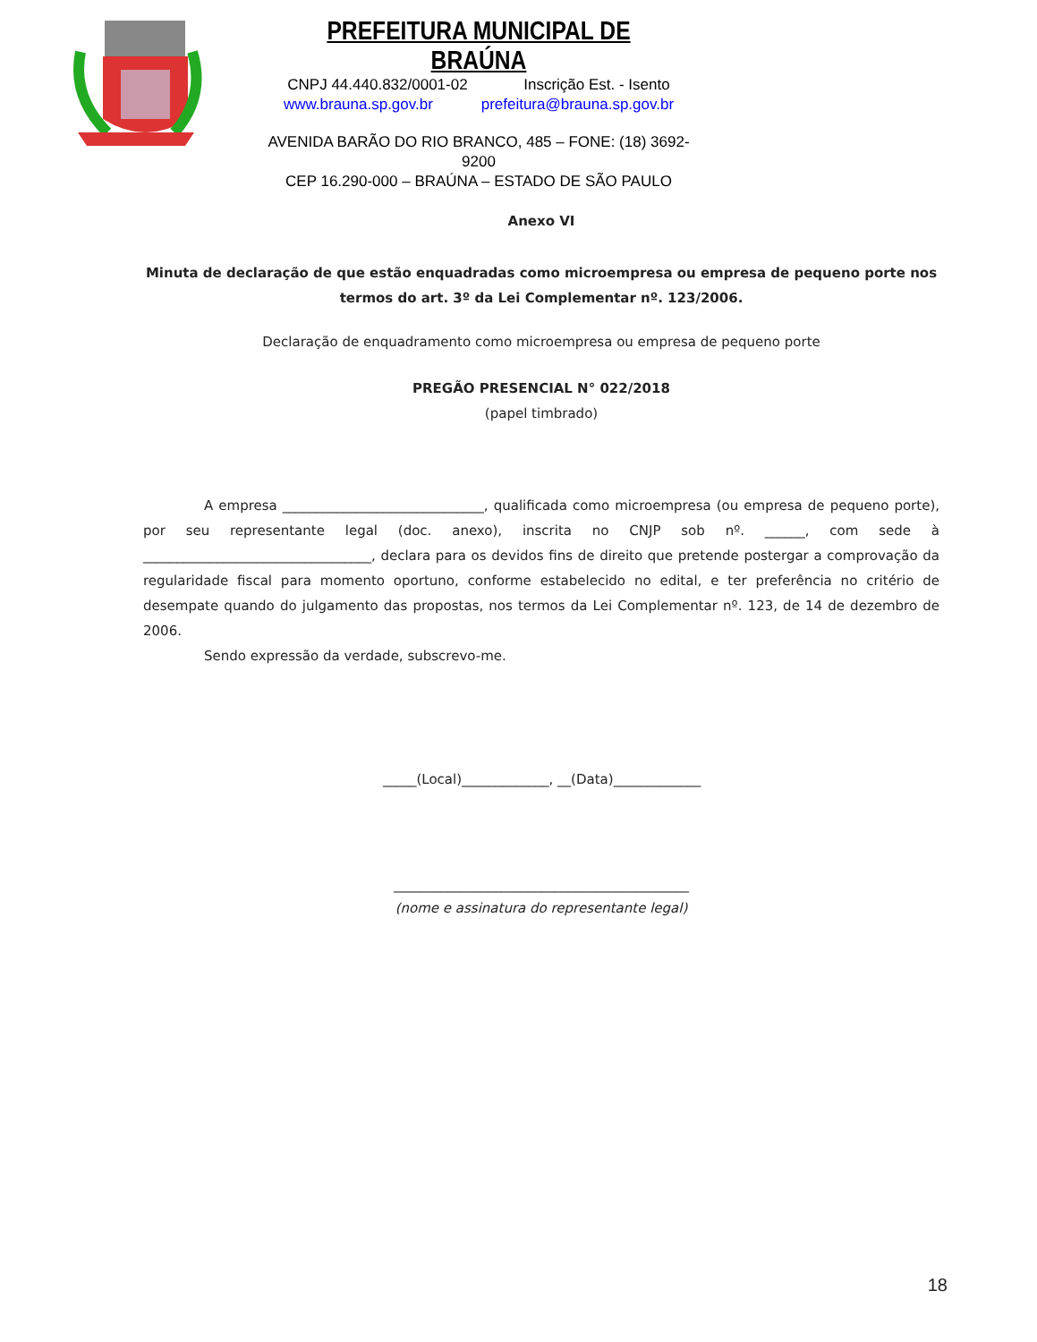PREFEITURA MUNICIPAL DE BRAÚNA
CNPJ 44.440.832/0001-02 Inscrição Est. - Isento
www.brauna.sp.gov.br prefeitura@brauna.sp.gov.br
AVENIDA BARÃO DO RIO BRANCO, 485 – FONE: (18) 3692-9200
CEP 16.290-000 – BRAÚNA – ESTADO DE SÃO PAULO
Anexo VI
Minuta de declaração de que estão enquadradas como microempresa ou empresa de pequeno porte nos termos do art. 3º da Lei Complementar nº. 123/2006.
Declaração de enquadramento como microempresa ou empresa de pequeno porte
PREGÃO PRESENCIAL N° 022/2018
(papel timbrado)
A empresa ______________________________, qualificada como microempresa (ou empresa de pequeno porte), por seu representante legal (doc. anexo), inscrita no CNJP sob nº. ______, com sede à __________________________________, declara para os devidos fins de direito que pretende postergar a comprovação da regularidade fiscal para momento oportuno, conforme estabelecido no edital, e ter preferência no critério de desempate quando do julgamento das propostas, nos termos da Lei Complementar nº. 123, de 14 de dezembro de 2006.
Sendo expressão da verdade, subscrevo-me.
_____(Local)_____________, __(Data)_____________
____________________________________________
(nome e assinatura do representante legal)
18